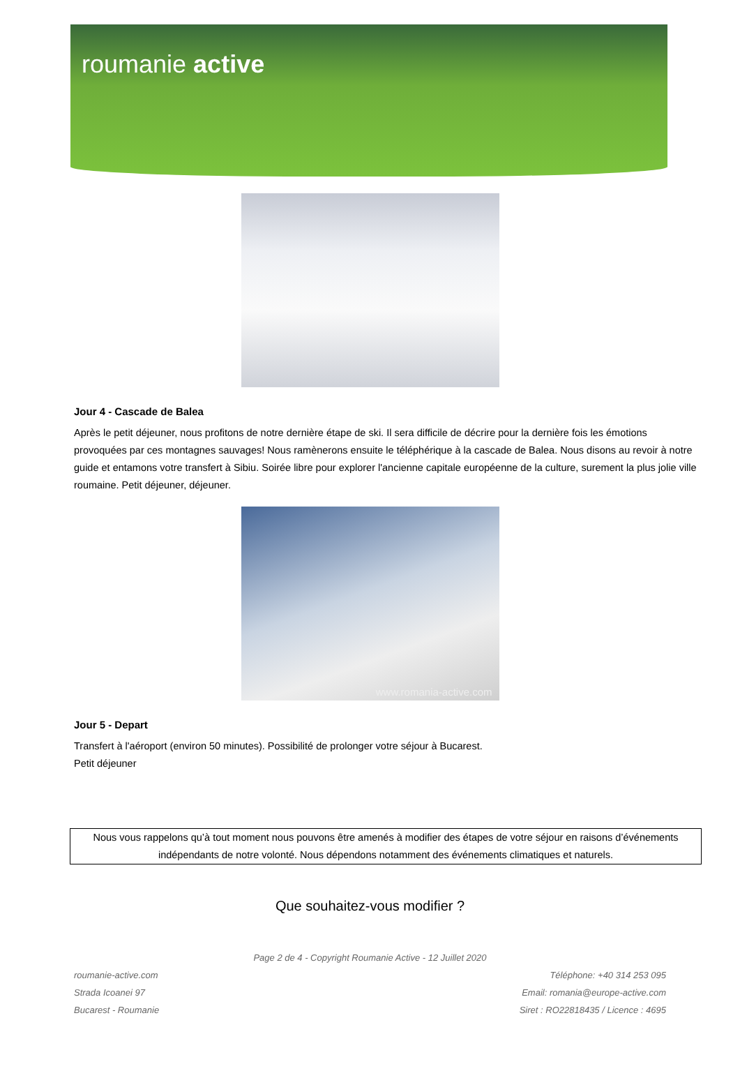roumanie active
Jour 4 - Cascade de Balea
Après le petit déjeuner, nous profitons de notre dernière étape de ski. Il sera difficile de décrire pour la dernière fois les émotions provoquées par ces montagnes sauvages! Nous ramènerons ensuite le téléphérique à la cascade de Balea. Nous disons au revoir à notre guide et entamons votre transfert à Sibiu. Soirée libre pour explorer l'ancienne capitale européenne de la culture, surement la plus jolie ville roumaine. Petit déjeuner, déjeuner.
www.romania-active.com
Jour 5 - Depart
Transfert à l'aéroport (environ 50 minutes). Possibilité de prolonger votre séjour à Bucarest.
Petit déjeuner
Nous vous rappelons qu’à tout moment nous pouvons être amenés à modifier des étapes de votre séjour en raisons d’événements indépendants de notre volonté. Nous dépendons notamment des événements climatiques et naturels.
Que souhaitez-vous modifier ?
Page 2 de 4 - Copyright Roumanie Active - 12 Juillet 2020
roumanie-active.com
Strada Icoanei 97
Bucarest - Roumanie
Téléphone: +40 314 253 095
Email: romania@europe-active.com
Siret : RO22818435 / Licence : 4695